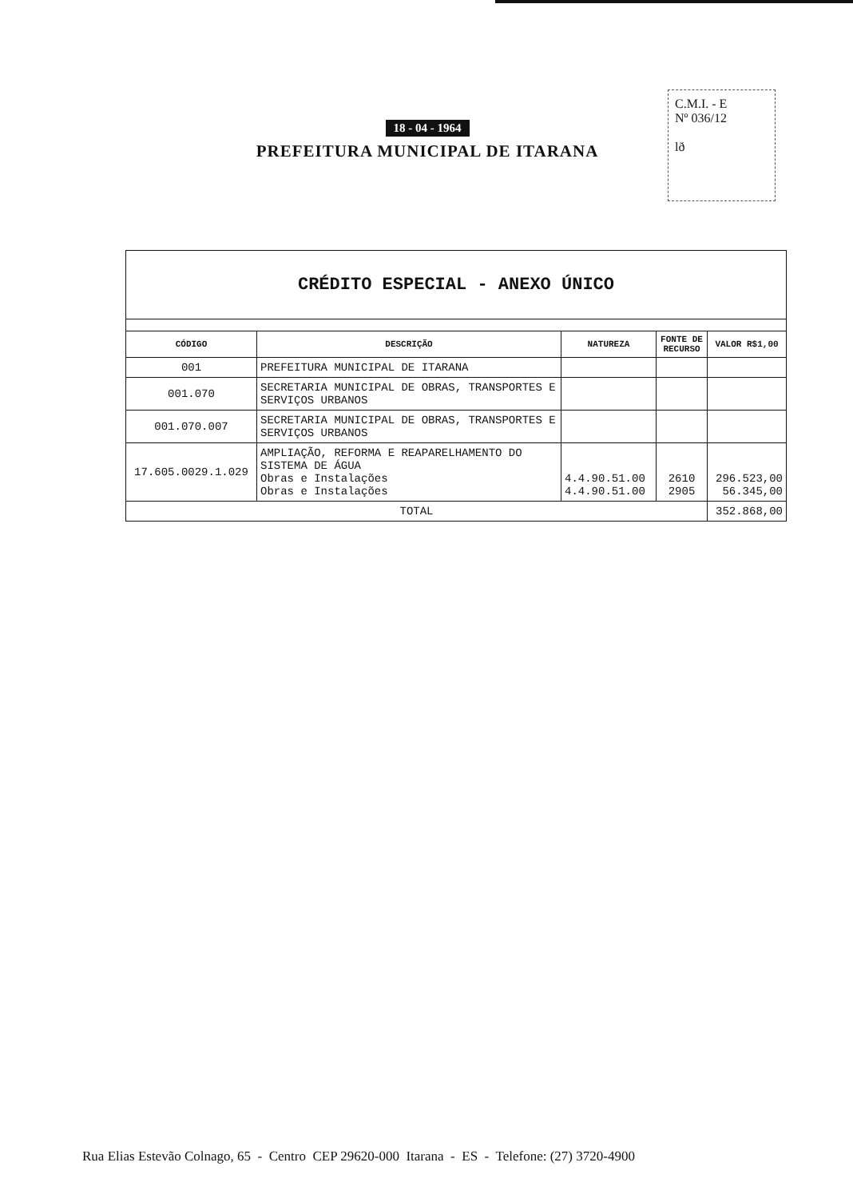18 - 04 - 1964
PREFEITURA MUNICIPAL DE ITARANA
C.M.I. - E
Nº 036/12
lð
CRÉDITO ESPECIAL - ANEXO ÚNICO
| CÓDIGO | DESCRIÇÃO | NATUREZA | FONTE DE RECURSO | VALOR R$1,00 |
| --- | --- | --- | --- | --- |
| 001 | PREFEITURA MUNICIPAL DE ITARANA | | | |
| 001.070 | SECRETARIA MUNICIPAL DE OBRAS, TRANSPORTES E SERVIÇOS URBANOS | | | |
| 001.070.007 | SECRETARIA MUNICIPAL DE OBRAS, TRANSPORTES E SERVIÇOS URBANOS | | | |
| 17.605.0029.1.029 | AMPLIAÇÃO, REFORMA E REAPARELHAMENTO DO SISTEMA DE ÁGUA Obras e Instalações Obras e Instalações | 4.4.90.51.00 4.4.90.51.00 | 2610 2905 | 296.523,00 56.345,00 |
| TOTAL | | | | 352.868,00 |
Rua Elias Estevão Colnago, 65 - Centro CEP 29620-000 Itarana - ES - Telefone: (27) 3720-4900